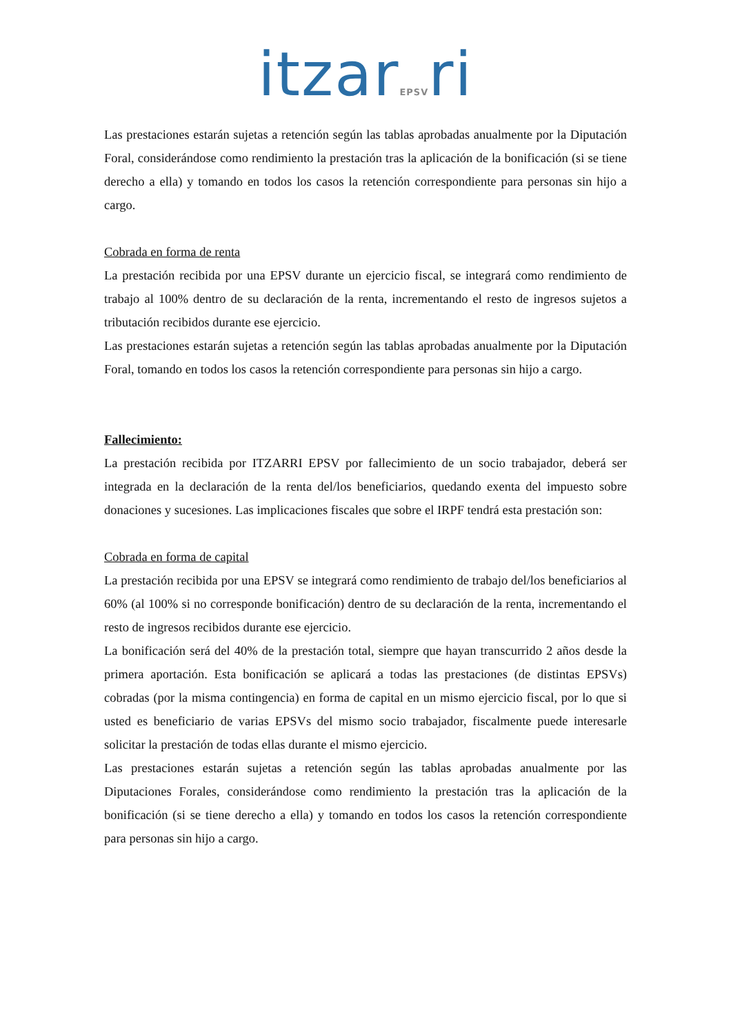itzarEPSVri
Las prestaciones estarán sujetas a retención según las tablas aprobadas anualmente por la Diputación Foral, considerándose como rendimiento la prestación tras la aplicación de la bonificación (si se tiene derecho a ella) y tomando en todos los casos la retención correspondiente para personas sin hijo a cargo.
Cobrada en forma de renta
La prestación recibida por una EPSV durante un ejercicio fiscal, se integrará como rendimiento de trabajo al 100% dentro de su declaración de la renta, incrementando el resto de ingresos sujetos a tributación recibidos durante ese ejercicio.
Las prestaciones estarán sujetas a retención según las tablas aprobadas anualmente por la Diputación Foral, tomando en todos los casos la retención correspondiente para personas sin hijo a cargo.
Fallecimiento:
La prestación recibida por ITZARRI EPSV por fallecimiento de un socio trabajador, deberá ser integrada en la declaración de la renta del/los beneficiarios, quedando exenta del impuesto sobre donaciones y sucesiones. Las implicaciones fiscales que sobre el IRPF tendrá esta prestación son:
Cobrada en forma de capital
La prestación recibida por una EPSV se integrará como rendimiento de trabajo del/los beneficiarios al 60% (al 100% si no corresponde bonificación) dentro de su declaración de la renta, incrementando el resto de ingresos recibidos durante ese ejercicio.
La bonificación será del 40% de la prestación total, siempre que hayan transcurrido 2 años desde la primera aportación. Esta bonificación se aplicará a todas las prestaciones (de distintas EPSVs) cobradas (por la misma contingencia) en forma de capital en un mismo ejercicio fiscal, por lo que si usted es beneficiario de varias EPSVs del mismo socio trabajador, fiscalmente puede interesarle solicitar la prestación de todas ellas durante el mismo ejercicio.
Las prestaciones estarán sujetas a retención según las tablas aprobadas anualmente por las Diputaciones Forales, considerándose como rendimiento la prestación tras la aplicación de la bonificación (si se tiene derecho a ella) y tomando en todos los casos la retención correspondiente para personas sin hijo a cargo.